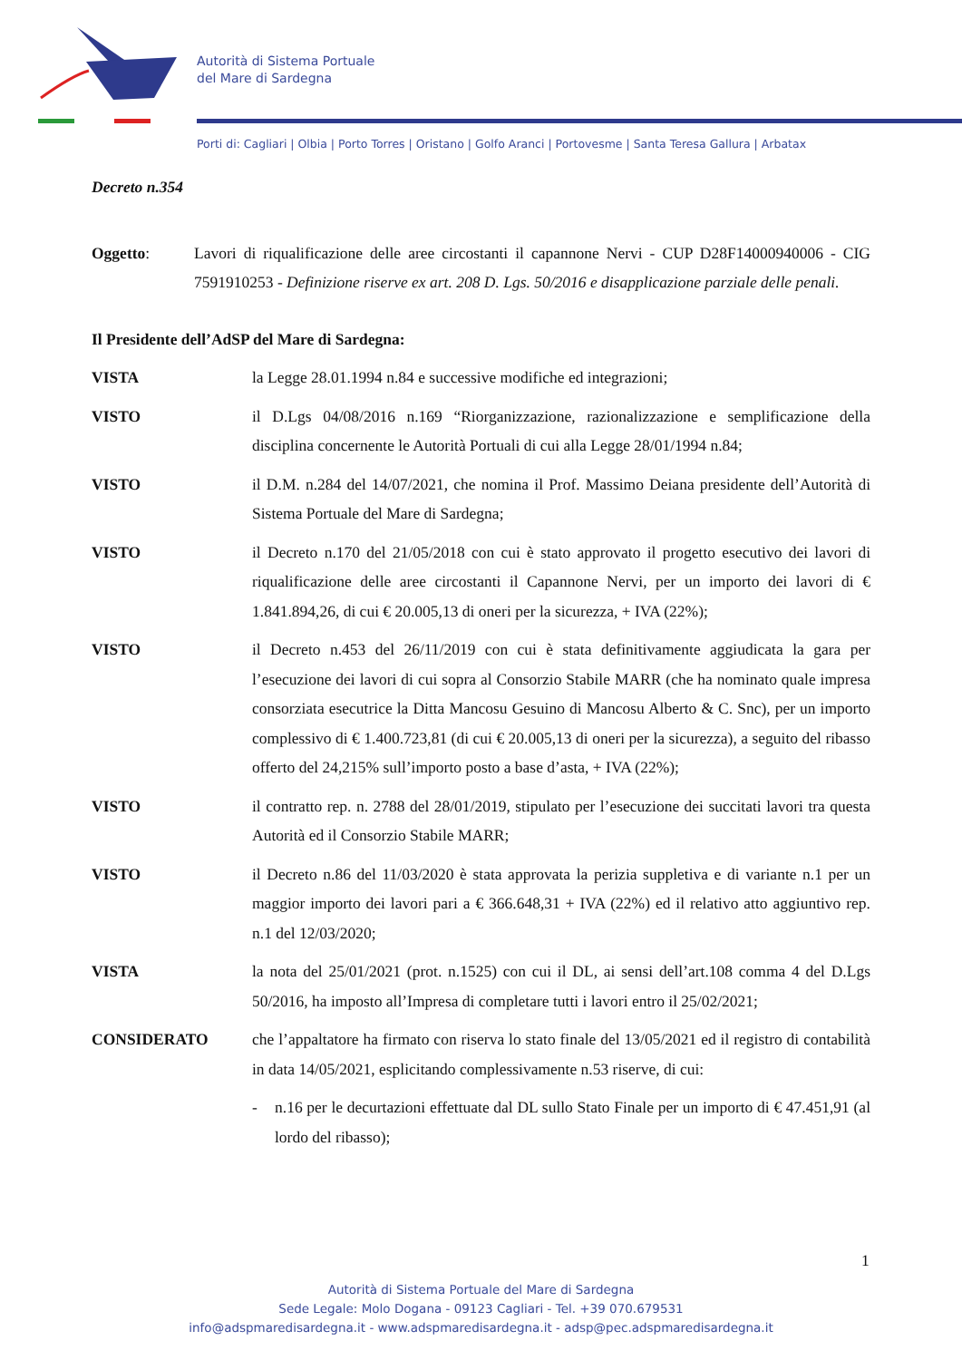Autorità di Sistema Portuale
del Mare di Sardegna
Porti di: Cagliari | Olbia | Porto Torres | Oristano | Golfo Aranci | Portovesme | Santa Teresa Gallura | Arbatax
Decreto n.354
Oggetto: Lavori di riqualificazione delle aree circostanti il capannone Nervi - CUP D28F14000940006 - CIG 7591910253 - Definizione riserve ex art. 208 D. Lgs. 50/2016 e disapplicazione parziale delle penali.
Il Presidente dell’AdSP del Mare di Sardegna:
VISTA la Legge 28.01.1994 n.84 e successive modifiche ed integrazioni;
VISTO il D.Lgs 04/08/2016 n.169 “Riorganizzazione, razionalizzazione e semplificazione della disciplina concernente le Autorità Portuali di cui alla Legge 28/01/1994 n.84;
VISTO il D.M. n.284 del 14/07/2021, che nomina il Prof. Massimo Deiana presidente dell’Autorità di Sistema Portuale del Mare di Sardegna;
VISTO il Decreto n.170 del 21/05/2018 con cui è stato approvato il progetto esecutivo dei lavori di riqualificazione delle aree circostanti il Capannone Nervi, per un importo dei lavori di € 1.841.894,26, di cui € 20.005,13 di oneri per la sicurezza, + IVA (22%);
VISTO il Decreto n.453 del 26/11/2019 con cui è stata definitivamente aggiudicata la gara per l’esecuzione dei lavori di cui sopra al Consorzio Stabile MARR (che ha nominato quale impresa consorziata esecutrice la Ditta Mancosu Gesuino di Mancosu Alberto & C. Snc), per un importo complessivo di € 1.400.723,81 (di cui € 20.005,13 di oneri per la sicurezza), a seguito del ribasso offerto del 24,215% sull’importo posto a base d’asta, + IVA (22%);
VISTO il contratto rep. n. 2788 del 28/01/2019, stipulato per l’esecuzione dei succitati lavori tra questa Autorità ed il Consorzio Stabile MARR;
VISTO il Decreto n.86 del 11/03/2020 è stata approvata la perizia suppletiva e di variante n.1 per un maggior importo dei lavori pari a € 366.648,31 + IVA (22%) ed il relativo atto aggiuntivo rep. n.1 del 12/03/2020;
VISTA la nota del 25/01/2021 (prot. n.1525) con cui il DL, ai sensi dell’art.108 comma 4 del D.Lgs 50/2016, ha imposto all’Impresa di completare tutti i lavori entro il 25/02/2021;
CONSIDERATO che l’appaltatore ha firmato con riserva lo stato finale del 13/05/2021 ed il registro di contabilità in data 14/05/2021, esplicitando complessivamente n.53 riserve, di cui:
- n.16 per le decurtazioni effettuate dal DL sullo Stato Finale per un importo di € 47.451,91 (al lordo del ribasso);
1
Autorità di Sistema Portuale del Mare di Sardegna
Sede Legale: Molo Dogana - 09123 Cagliari - Tel. +39 070.679531
info@adspmaredisardegna.it - www.adspmaredisardegna.it - adsp@pec.adspmaredisardegna.it